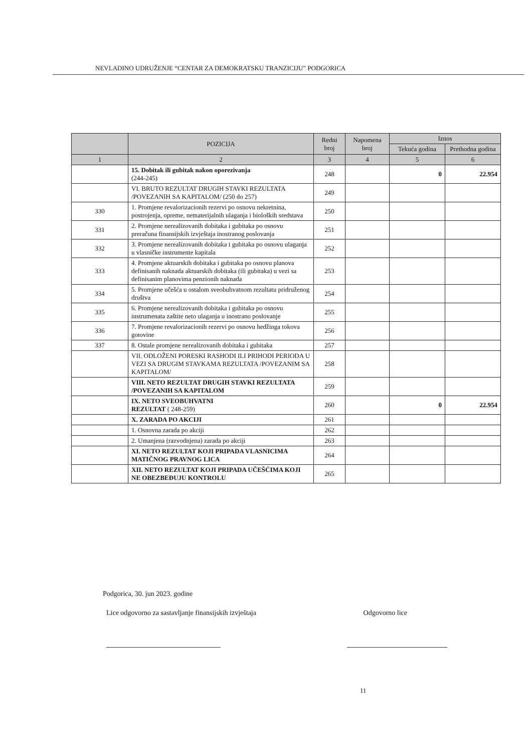NEVLADINO UDRUŽENJE “CENTAR ZA DEMOKRATSKU TRANZICIJU” PODGORICA
| | POZICIJA | Redni broj | Napomena broj | Iznos | |
| --- | --- | --- | --- | --- | --- |
| | | | | Tekuća godina | Prethodna godina |
| 1 | 2 | 3 | 4 | 5 | 6 |
| | 15. Dobitak ili gubitak nakon oporezivanja (244-245) | 248 | | 0 | 22.954 |
| | VI. BRUTO REZULTAT DRUGIH STAVKI REZULTATA /POVEZANIH SA KAPITALOM/ (250 do 257) | 249 | | | |
| 330 | 1. Promjene revalorizacionih rezervi po osnovu nekretnina, postrojenja, opreme, nematerijalnih ulaganja i bioloških sredstava | 250 | | | |
| 331 | 2. Promjene nerealizovanih dobitaka i gubitaka po osnovu preračuna finansijskih izvještaja inostranog poslovanja | 251 | | | |
| 332 | 3. Promjene nerealizovanih dobitaka i gubitaka po osnovu ulaganja u vlasničke instrumente kapitala | 252 | | | |
| 333 | 4. Promjene aktuarskih dobitaka i gubitaka po osnovu planova definisanih naknada aktuarskih dobitaka (ili gubitaka) u vezi sa definisanim planovima penzionih naknada | 253 | | | |
| 334 | 5. Promjene učešća u ostalom sveobuhvatnom rezultatu pridruženog društva | 254 | | | |
| 335 | 6. Promjene nerealizovanih dobitaka i gubitaka po osnovu instrumenata zaštite neto ulaganja u inostrano poslovanje | 255 | | | |
| 336 | 7. Promjene revalorizacionih rezervi po osnovu hedžinga tokova gotovine | 256 | | | |
| 337 | 8. Ostale promjene nerealizovanih dobitaka i gubitaka | 257 | | | |
| | VII. ODLOŽENI PORESKI RASHODI ILI PRIHODI PERIODA U VEZI SA DRUGIM STAVKAMA REZULTATA /POVEZANIM SA KAPITALOM/ | 258 | | | |
| | VIII. NETO REZULTAT DRUGIH STAVKI REZULTATA /POVEZANIH SA KAPITALOM | 259 | | | |
| | IX. NETO SVEOBUHVATNI REZULTAT ( 248-259) | 260 | | 0 | 22.954 |
| | X. ZARADA PO AKCIJI | 261 | | | |
| | 1. Osnovna zarada po akciji | 262 | | | |
| | 2. Umanjena (razvodnjena) zarada po akciji | 263 | | | |
| | XI. NETO REZULTAT KOJI PRIPADA VLASNICIMA MATIČNOG PRAVNOG LICA | 264 | | | |
| | XII. NETO REZULTAT KOJI PRIPADA UČEŠĆIMA KOJI NE OBEZBEĐUJU KONTROLU | 265 | | | |
Podgorica, 30. jun 2023. godine
Lice odgovorno za sastavljanje finansijskih izvještaja Odgovorno lice
11